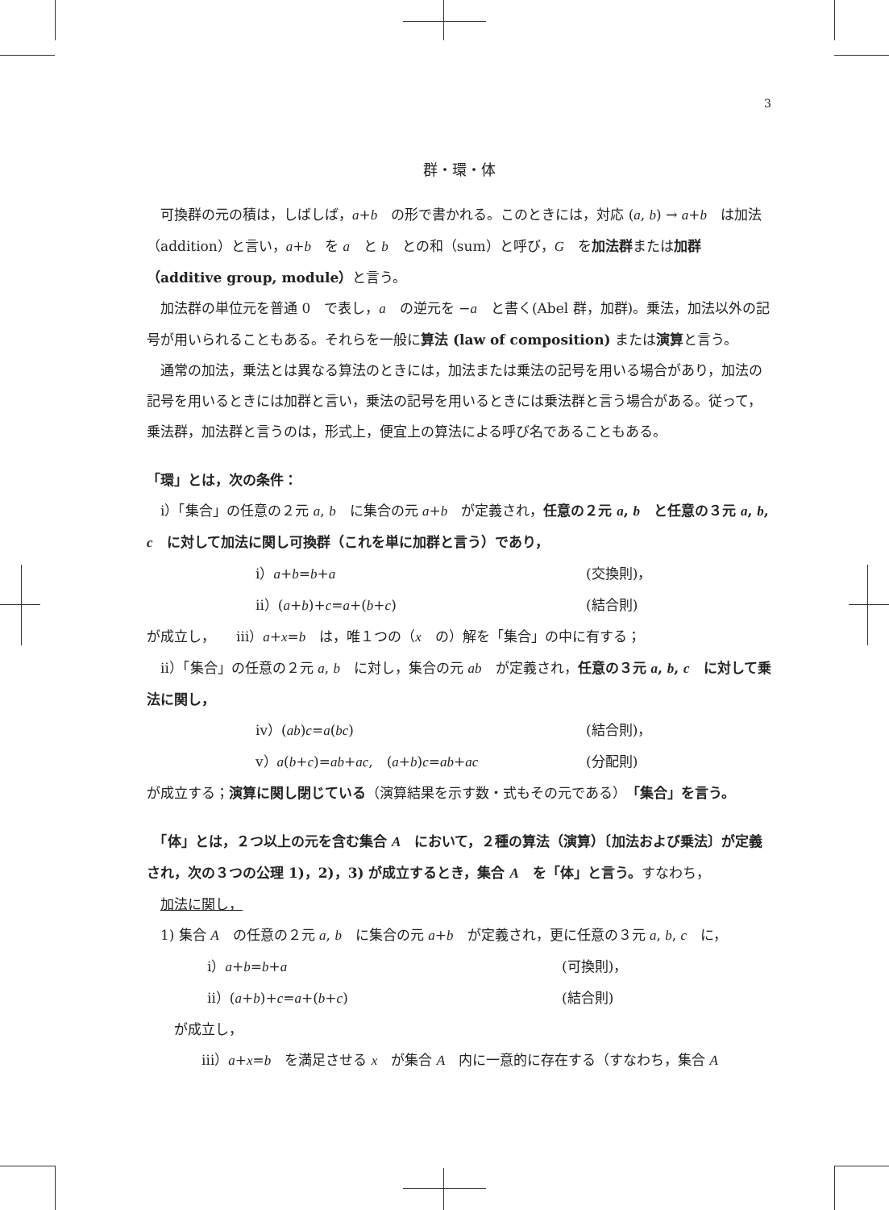3
群・環・体
　可換群の元の積は，しばしば，a+b　の形で書かれる。このときには，対応 (a, b) → a+b　は加法（addition）と言い，a+b　を a　と b　との和（sum）と呼び，G　を加法群または加群（additive group, module）と言う。
　加法群の単位元を普通 0　で表し，a　の逆元を −a　と書く(Abel 群，加群)。乗法，加法以外の記号が用いられることもある。それらを一般に算法 (law of composition) または演算と言う。
　通常の加法，乗法とは異なる算法のときには，加法または乗法の記号を用いる場合があり，加法の記号を用いるときには加群と言い，乗法の記号を用いるときには乗法群と言う場合がある。従って，乗法群，加法群と言うのは，形式上，便宜上の算法による呼び名であることもある。
「環」とは，次の条件：
　ⅰ）「集合」の任意の２元 a, b　に集合の元 a+b　が定義され，任意の２元 a, b　と任意の３元 a, b, c　に対して加法に関し可換群（これを単に加群と言う）であり，
ⅰ）a+b=b+a (交換則)，
ⅱ）(a+b)+c=a+(b+c) (結合則)
が成立し，　　ⅲ）a+x=b　は，唯１つの（x　の）解を「集合」の中に有する；
　ⅱ）「集合」の任意の２元 a, b　に対し，集合の元 ab　が定義され，任意の３元 a, b, c　に対して乗法に関し，
ⅳ）(ab)c=a(bc) (結合則)，
ⅴ）a(b+c)=ab+ac,　(a+b)c=ab+ac (分配則)
が成立する；演算に関し閉じている（演算結果を示す数・式もその元である）「集合」を言う。
　「体」とは，２つ以上の元を含む集合 A　において，２種の算法（演算）〔加法および乗法〕が定義され，次の３つの公理 1)，2)，3) が成立するとき，集合 A　を「体」と言う。すなわち，
　加法に関し，
　1) 集合 A　の任意の２元 a, b　に集合の元 a+b　が定義され，更に任意の３元 a, b, c　に，
ⅰ）a+b=b+a (可換則)，
ⅱ）(a+b)+c=a+(b+c) (結合則)
　　が成立し，
　　　　ⅲ）a+x=b　を満足させる x　が集合 A　内に一意的に存在する（すなわち，集合 A